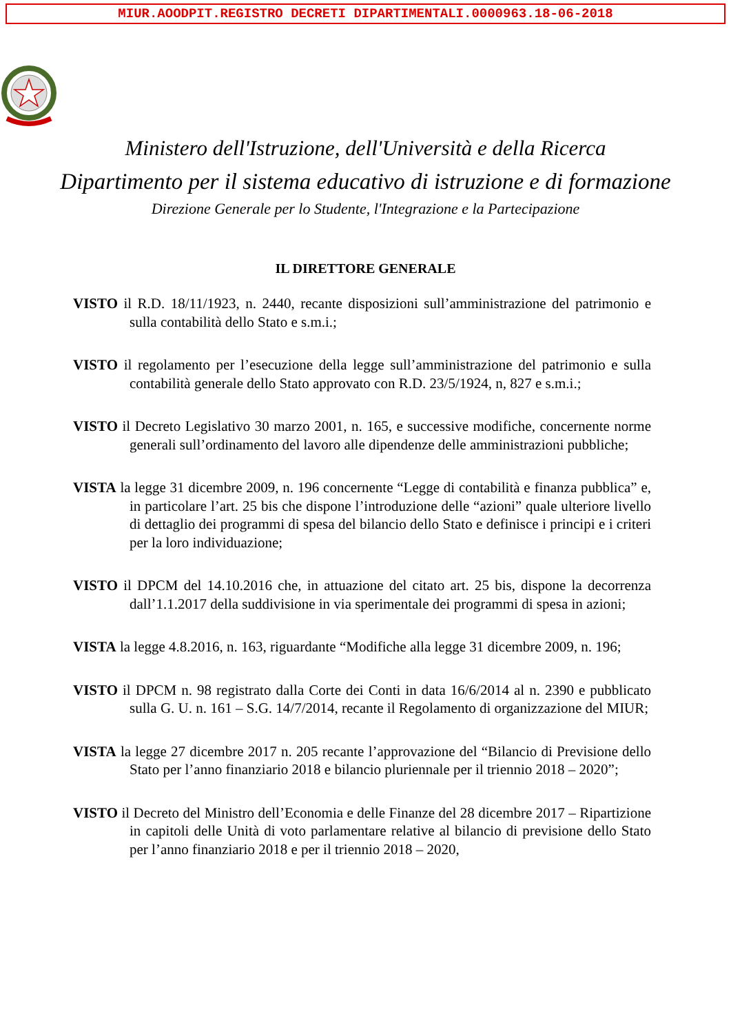MIUR.AOODPIT.REGISTRO DECRETI DIPARTIMENTALI.0000963.18-06-2018
Ministero dell'Istruzione, dell'Università e della Ricerca
Dipartimento per il sistema educativo di istruzione e di formazione
Direzione Generale per lo Studente, l'Integrazione e la Partecipazione
IL DIRETTORE GENERALE
VISTO il R.D. 18/11/1923, n. 2440, recante disposizioni sull’amministrazione del patrimonio e sulla contabilità dello Stato e s.m.i.;
VISTO il regolamento per l’esecuzione della legge sull’amministrazione del patrimonio e sulla contabilità generale dello Stato approvato con R.D. 23/5/1924, n, 827 e s.m.i.;
VISTO il Decreto Legislativo 30 marzo 2001, n. 165, e successive modifiche, concernente norme generali sull’ordinamento del lavoro alle dipendenze delle amministrazioni pubbliche;
VISTA la legge 31 dicembre 2009, n. 196 concernente “Legge di contabilità e finanza pubblica” e, in particolare l’art. 25 bis che dispone l’introduzione delle “azioni” quale ulteriore livello di dettaglio dei programmi di spesa del bilancio dello Stato e definisce i principi e i criteri per la loro individuazione;
VISTO il DPCM del 14.10.2016 che, in attuazione del citato art. 25 bis, dispone la decorrenza dall’1.1.2017 della suddivisione in via sperimentale dei programmi di spesa in azioni;
VISTA la legge 4.8.2016, n. 163, riguardante “Modifiche alla legge 31 dicembre 2009, n. 196;
VISTO il DPCM n. 98 registrato dalla Corte dei Conti in data 16/6/2014 al n. 2390 e pubblicato sulla G. U. n. 161 – S.G. 14/7/2014, recante il Regolamento di organizzazione del MIUR;
VISTA la legge 27 dicembre 2017 n. 205 recante l’approvazione del “Bilancio di Previsione dello Stato per l’anno finanziario 2018 e bilancio pluriennale per il triennio 2018 – 2020”;
VISTO il Decreto del Ministro dell’Economia e delle Finanze del 28 dicembre 2017 – Ripartizione in capitoli delle Unità di voto parlamentare relative al bilancio di previsione dello Stato per l’anno finanziario 2018 e per il triennio 2018 – 2020,